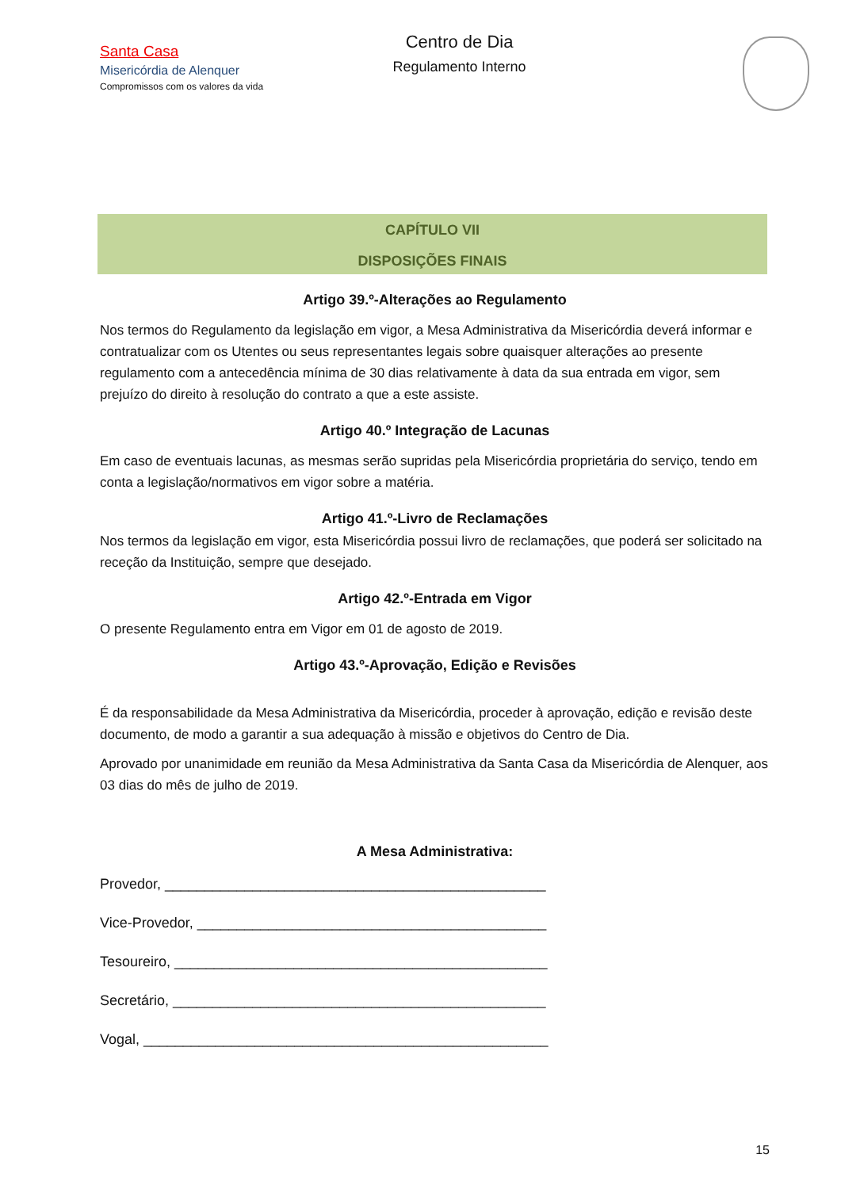Santa Casa
Misericórdia de Alenquer
Compromissos com os valores da vida
Centro de Dia
Regulamento Interno
CAPÍTULO VII
DISPOSIÇÕES FINAIS
Artigo 39.º-Alterações ao Regulamento
Nos termos do Regulamento da legislação em vigor, a Mesa Administrativa da Misericórdia deverá informar e contratualizar com os Utentes ou seus representantes legais sobre quaisquer alterações ao presente regulamento com a antecedência mínima de 30 dias relativamente à data da sua entrada em vigor, sem prejuízo do direito à resolução do contrato a que a este assiste.
Artigo 40.º Integração de Lacunas
Em caso de eventuais lacunas, as mesmas serão supridas pela Misericórdia proprietária do serviço, tendo em conta a legislação/normativos em vigor sobre a matéria.
Artigo 41.º-Livro de Reclamações
Nos termos da legislação em vigor, esta Misericórdia possui livro de reclamações, que poderá ser solicitado na receção da Instituição, sempre que desejado.
Artigo 42.º-Entrada em Vigor
O presente Regulamento entra em Vigor em 01 de agosto de 2019.
Artigo 43.º-Aprovação, Edição e Revisões
É da responsabilidade da Mesa Administrativa da Misericórdia, proceder à aprovação, edição e revisão deste documento, de modo a garantir a sua adequação à missão e objetivos do Centro de Dia.
Aprovado por unanimidade em reunião da Mesa Administrativa da Santa Casa da Misericórdia de Alenquer, aos 03 dias do mês de julho de 2019.
A Mesa Administrativa:
Provedor, ________________________________________________
Vice-Provedor, ____________________________________________
Tesoureiro, _______________________________________________
Secretário, _______________________________________________
Vogal, ___________________________________________________
15